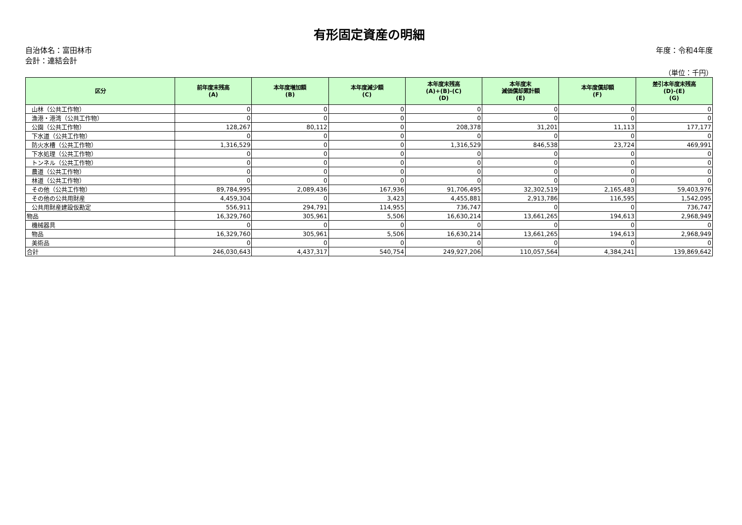有形固定資産の明細
自治体名：富田林市
会計：連結会計
年度：令和4年度
（単位：千円）
| 区分 | 前年度末残高 (A) | 本年度増加額 (B) | 本年度減少額 (C) | 本年度末残高 (A)+(B)-(C) (D) | 本年度末 減価償却累計額 (E) | 本年度償却額 (F) | 差引本年度末残高 (D)-(E) (G) |
| --- | --- | --- | --- | --- | --- | --- | --- |
| 山林（公共工作物） | 0 | 0 | 0 | 0 | 0 | 0 | 0 |
| 漁港・港湾（公共工作物） | 0 | 0 | 0 | 0 | 0 | 0 | 0 |
| 公園（公共工作物） | 128,267 | 80,112 | 0 | 208,378 | 31,201 | 11,113 | 177,177 |
| 下水道（公共工作物） | 0 | 0 | 0 | 0 | 0 | 0 | 0 |
| 防火水槽（公共工作物） | 1,316,529 | 0 | 0 | 1,316,529 | 846,538 | 23,724 | 469,991 |
| 下水処理（公共工作物） | 0 | 0 | 0 | 0 | 0 | 0 | 0 |
| トンネル（公共工作物） | 0 | 0 | 0 | 0 | 0 | 0 | 0 |
| 農道（公共工作物） | 0 | 0 | 0 | 0 | 0 | 0 | 0 |
| 林道（公共工作物） | 0 | 0 | 0 | 0 | 0 | 0 | 0 |
| その他（公共工作物） | 89,784,995 | 2,089,436 | 167,936 | 91,706,495 | 32,302,519 | 2,165,483 | 59,403,976 |
| その他の公共用財産 | 4,459,304 | 0 | 3,423 | 4,455,881 | 2,913,786 | 116,595 | 1,542,095 |
| 公共用財産建設仮勘定 | 556,911 | 294,791 | 114,955 | 736,747 | 0 | 0 | 736,747 |
| 物品 | 16,329,760 | 305,961 | 5,506 | 16,630,214 | 13,661,265 | 194,613 | 2,968,949 |
| 機械器具 | 0 | 0 | 0 | 0 | 0 | 0 | 0 |
| 物品 | 16,329,760 | 305,961 | 5,506 | 16,630,214 | 13,661,265 | 194,613 | 2,968,949 |
| 美術品 | 0 | 0 | 0 | 0 | 0 | 0 | 0 |
| 合計 | 246,030,643 | 4,437,317 | 540,754 | 249,927,206 | 110,057,564 | 4,384,241 | 139,869,642 |